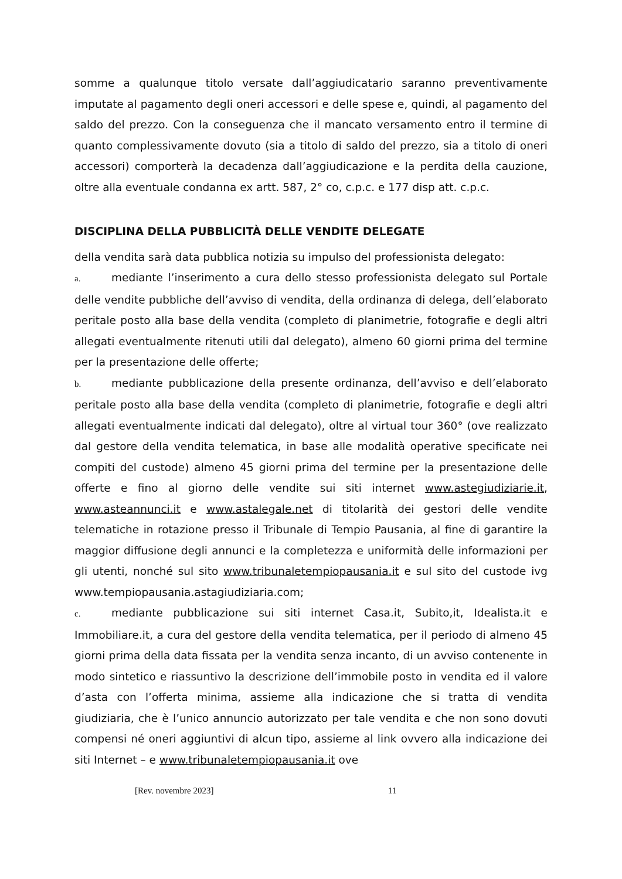somme a qualunque titolo versate dall’aggiudicatario saranno preventivamente imputate al pagamento degli oneri accessori e delle spese e, quindi, al pagamento del saldo del prezzo. Con la conseguenza che il mancato versamento entro il termine di quanto complessivamente dovuto (sia a titolo di saldo del prezzo, sia a titolo di oneri accessori) comporterà la decadenza dall’aggiudicazione e la perdita della cauzione, oltre alla eventuale condanna ex artt. 587, 2° co, c.p.c. e 177 disp att. c.p.c.
DISCIPLINA DELLA PUBBLICITÀ DELLE VENDITE DELEGATE
della vendita sarà data pubblica notizia su impulso del professionista delegato:
a. mediante l’inserimento a cura dello stesso professionista delegato sul Portale delle vendite pubbliche dell’avviso di vendita, della ordinanza di delega, dell’elaborato peritale posto alla base della vendita (completo di planimetrie, fotografie e degli altri allegati eventualmente ritenuti utili dal delegato), almeno 60 giorni prima del termine per la presentazione delle offerte;
b. mediante pubblicazione della presente ordinanza, dell’avviso e dell’elaborato peritale posto alla base della vendita (completo di planimetrie, fotografie e degli altri allegati eventualmente indicati dal delegato), oltre al virtual tour 360° (ove realizzato dal gestore della vendita telematica, in base alle modalità operative specificate nei compiti del custode) almeno 45 giorni prima del termine per la presentazione delle offerte e fino al giorno delle vendite sui siti internet www.astegiudiziarie.it, www.asteannunci.it e www.astalegale.net di titolarità dei gestori delle vendite telematiche in rotazione presso il Tribunale di Tempio Pausania, al fine di garantire la maggior diffusione degli annunci e la completezza e uniformità delle informazioni per gli utenti, nonché sul sito www.tribunaletempiopausania.it e sul sito del custode ivg www.tempiopausania.astagiudiziaria.com;
c. mediante pubblicazione sui siti internet Casa.it, Subito,it, Idealista.it e Immobiliare.it, a cura del gestore della vendita telematica, per il periodo di almeno 45 giorni prima della data fissata per la vendita senza incanto, di un avviso contenente in modo sintetico e riassuntivo la descrizione dell’immobile posto in vendita ed il valore d’asta con l’offerta minima, assieme alla indicazione che si tratta di vendita giudiziaria, che è l’unico annuncio autorizzato per tale vendita e che non sono dovuti compensi né oneri aggiuntivi di alcun tipo, assieme al link ovvero alla indicazione dei siti Internet – e www.tribunaletempiopausania.it ove
[Rev. novembre 2023] 11